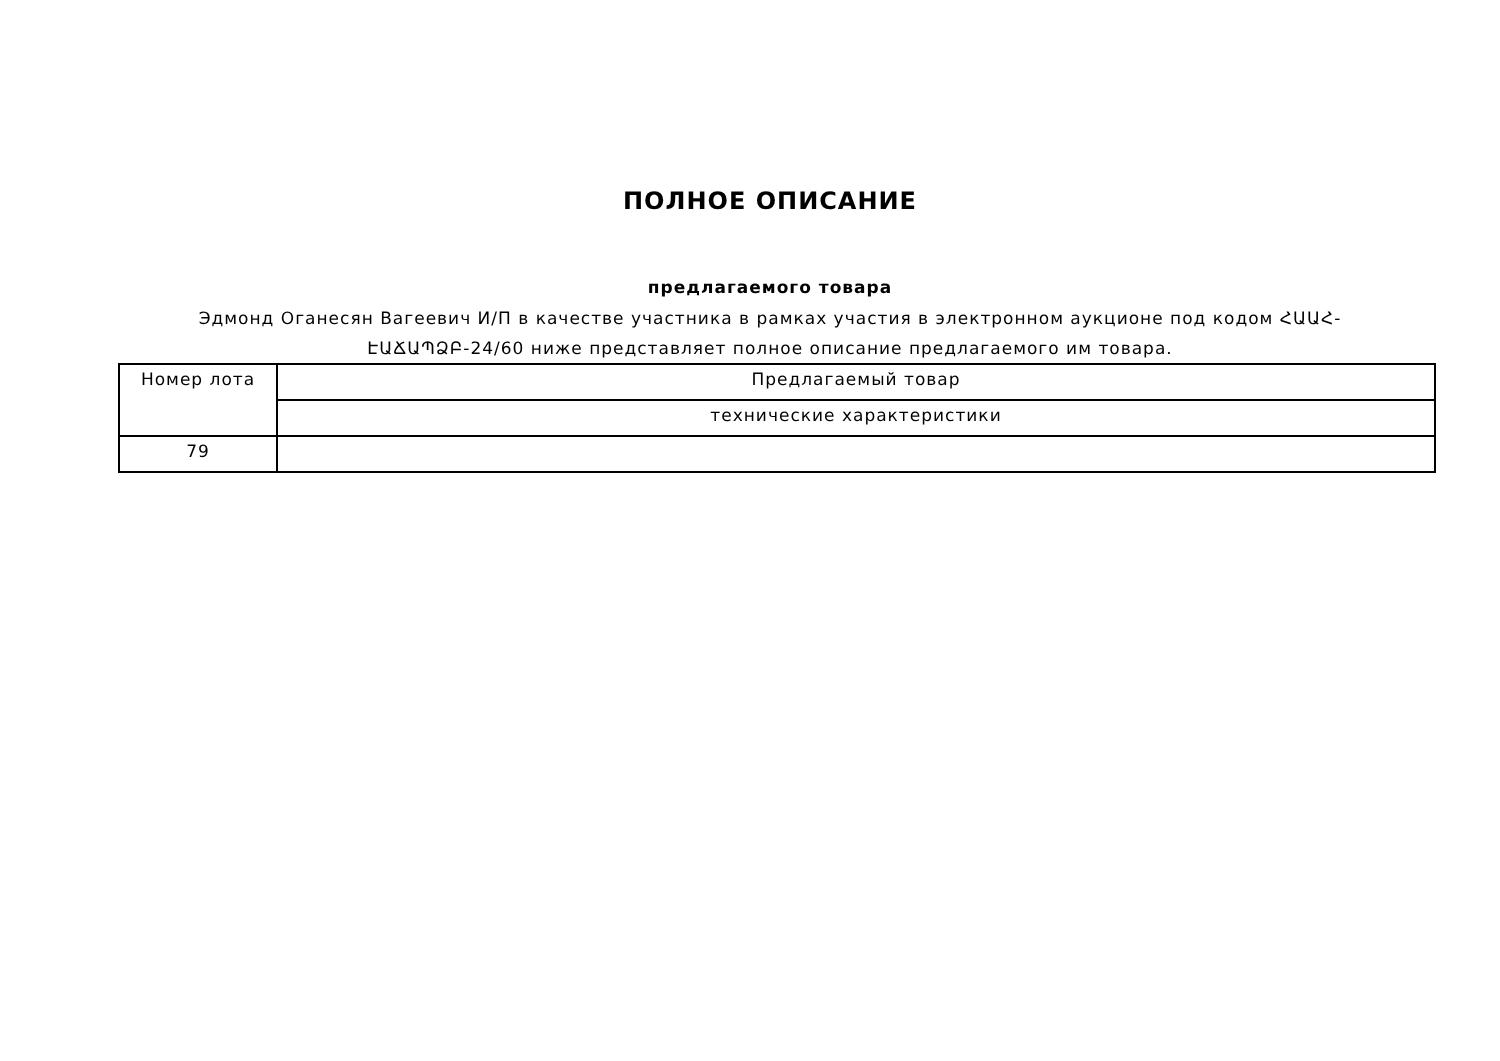ПОЛНОЕ ОПИСАНИЕ
предлагаемого товара
Эдмонд Оганесян Вагеевич И/П в качестве участника в рамках участия в электронном аукционе под кодом ՀԱԱՀ-ԷԱՃԱՊՁԲ-24/60 ниже представляет полное описание предлагаемого им товара.
| Номер лота | Предлагаемый товар |
| | технические характеристики |
| 79 | |